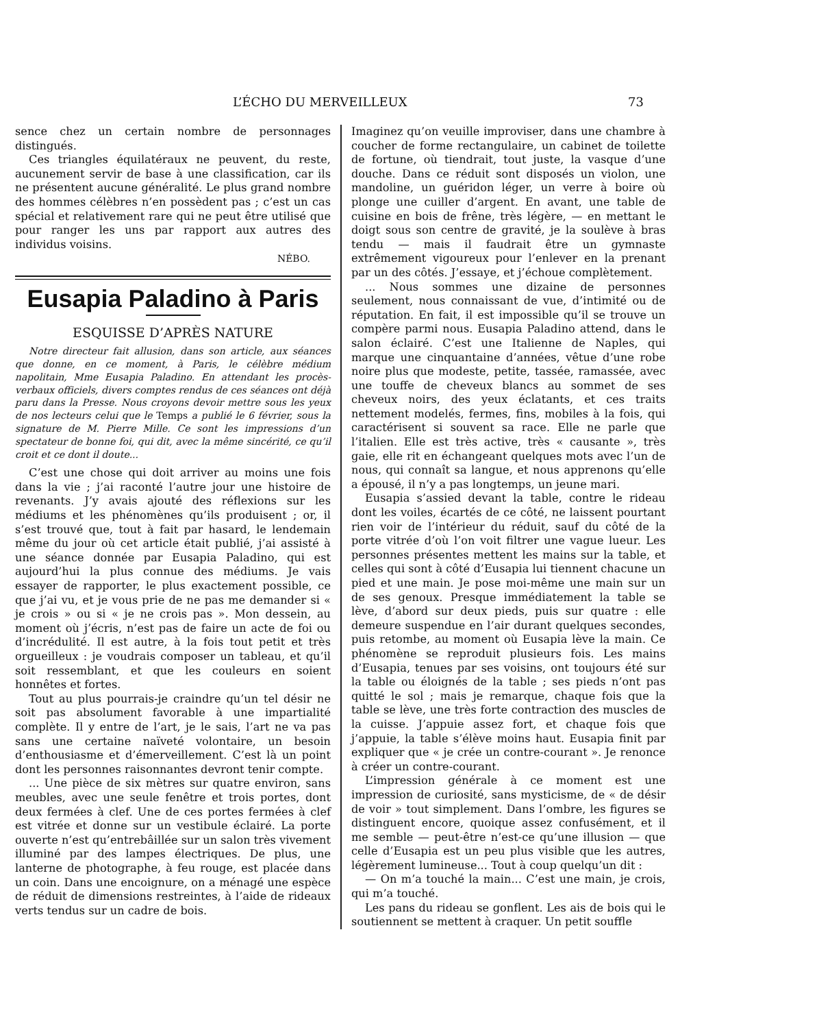L’ÉCHO DU MERVEILLEUX 73
sence chez un certain nombre de personnages distingués.
Ces triangles équilatéraux ne peuvent, du reste, aucunement servir de base à une classification, car ils ne présentent aucune généralité. Le plus grand nombre des hommes célèbres n’en possèdent pas ; c’est un cas spécial et relativement rare qui ne peut être utilisé que pour ranger les uns par rapport aux autres des individus voisins.
NÉBO.
Eusapia Paladino à Paris
ESQUISSE D’APRÈS NATURE
Notre directeur fait allusion, dans son article, aux séances que donne, en ce moment, à Paris, le célèbre médium napolitain, Mme Eusapia Paladino. En attendant les procès-verbaux officiels, divers comptes rendus de ces séances ont déjà paru dans la Presse. Nous croyons devoir mettre sous les yeux de nos lecteurs celui que le Temps a publié le 6 février, sous la signature de M. Pierre Mille. Ce sont les impressions d’un spectateur de bonne foi, qui dit, avec la même sincérité, ce qu’il croit et ce dont il doute...
C’est une chose qui doit arriver au moins une fois dans la vie ; j’ai raconté l’autre jour une histoire de revenants. J’y avais ajouté des réflexions sur les médiums et les phénomènes qu’ils produisent ; or, il s’est trouvé que, tout à fait par hasard, le lendemain même du jour où cet article était publié, j’ai assisté à une séance donnée par Eusapia Paladino, qui est aujourd’hui la plus connue des médiums. Je vais essayer de rapporter, le plus exactement possible, ce que j’ai vu, et je vous prie de ne pas me demander si « je crois » ou si « je ne crois pas ». Mon dessein, au moment où j’écris, n’est pas de faire un acte de foi ou d’incrédulité. Il est autre, à la fois tout petit et très orgueilleux : je voudrais composer un tableau, et qu’il soit ressemblant, et que les couleurs en soient honnêtes et fortes.
Tout au plus pourrais-je craindre qu’un tel désir ne soit pas absolument favorable à une impartialité complète. Il y entre de l’art, je le sais, l’art ne va pas sans une certaine naïveté volontaire, un besoin d’enthousiasme et d’émerveillement. C’est là un point dont les personnes raisonnantes devront tenir compte.
... Une pièce de six mètres sur quatre environ, sans meubles, avec une seule fenêtre et trois portes, dont deux fermées à clef. Une de ces portes fermées à clef est vitrée et donne sur un vestibule éclairé. La porte ouverte n’est qu’entrebâillée sur un salon très vivement illuminé par des lampes électriques. De plus, une lanterne de photographe, à feu rouge, est placée dans un coin. Dans une encoignure, on a ménagé une espèce de réduit de dimensions restreintes, à l’aide de rideaux verts tendus sur un cadre de bois.
Imaginez qu’on veuille improviser, dans une chambre à coucher de forme rectangulaire, un cabinet de toilette de fortune, où tiendrait, tout juste, la vasque d’une douche. Dans ce réduit sont disposés un violon, une mandoline, un guéridon léger, un verre à boire où plonge une cuiller d’argent. En avant, une table de cuisine en bois de frêne, très légère, — en mettant le doigt sous son centre de gravité, je la soulève à bras tendu — mais il faudrait être un gymnaste extrêmement vigoureux pour l’enlever en la prenant par un des côtés. J’essaye, et j’échoue complètement.
... Nous sommes une dizaine de personnes seulement, nous connaissant de vue, d’intimité ou de réputation. En fait, il est impossible qu’il se trouve un compère parmi nous. Eusapia Paladino attend, dans le salon éclairé. C’est une Italienne de Naples, qui marque une cinquantaine d’années, vêtue d’une robe noire plus que modeste, petite, tassée, ramassée, avec une touffe de cheveux blancs au sommet de ses cheveux noirs, des yeux éclatants, et ces traits nettement modelés, fermes, fins, mobiles à la fois, qui caractérisent si souvent sa race. Elle ne parle que l’italien. Elle est très active, très « causante », très gaie, elle rit en échangeant quelques mots avec l’un de nous, qui connaît sa langue, et nous apprenons qu’elle a épousé, il n’y a pas longtemps, un jeune mari.
Eusapia s’assied devant la table, contre le rideau dont les voiles, écartés de ce côté, ne laissent pourtant rien voir de l’intérieur du réduit, sauf du côté de la porte vitrée d’où l’on voit filtrer une vague lueur. Les personnes présentes mettent les mains sur la table, et celles qui sont à côté d’Eusapia lui tiennent chacune un pied et une main. Je pose moi-même une main sur un de ses genoux. Presque immédiatement la table se lève, d’abord sur deux pieds, puis sur quatre : elle demeure suspendue en l’air durant quelques secondes, puis retombe, au moment où Eusapia lève la main. Ce phénomène se reproduit plusieurs fois. Les mains d’Eusapia, tenues par ses voisins, ont toujours été sur la table ou éloignés de la table ; ses pieds n’ont pas quitté le sol ; mais je remarque, chaque fois que la table se lève, une très forte contraction des muscles de la cuisse. J’appuie assez fort, et chaque fois que j’appuie, la table s’élève moins haut. Eusapia finit par expliquer que « je crée un contre-courant ». Je renonce à créer un contre-courant.
L’impression générale à ce moment est une impression de curiosité, sans mysticisme, de « de désir de voir » tout simplement. Dans l’ombre, les figures se distinguent encore, quoique assez confusément, et il me semble — peut-être n’est-ce qu’une illusion — que celle d’Eusapia est un peu plus visible que les autres, légèrement lumineuse... Tout à coup quelqu’un dit :
— On m’a touché la main... C’est une main, je crois, qui m’a touché.
Les pans du rideau se gonflent. Les ais de bois qui le soutiennent se mettent à craquer. Un petit souffle